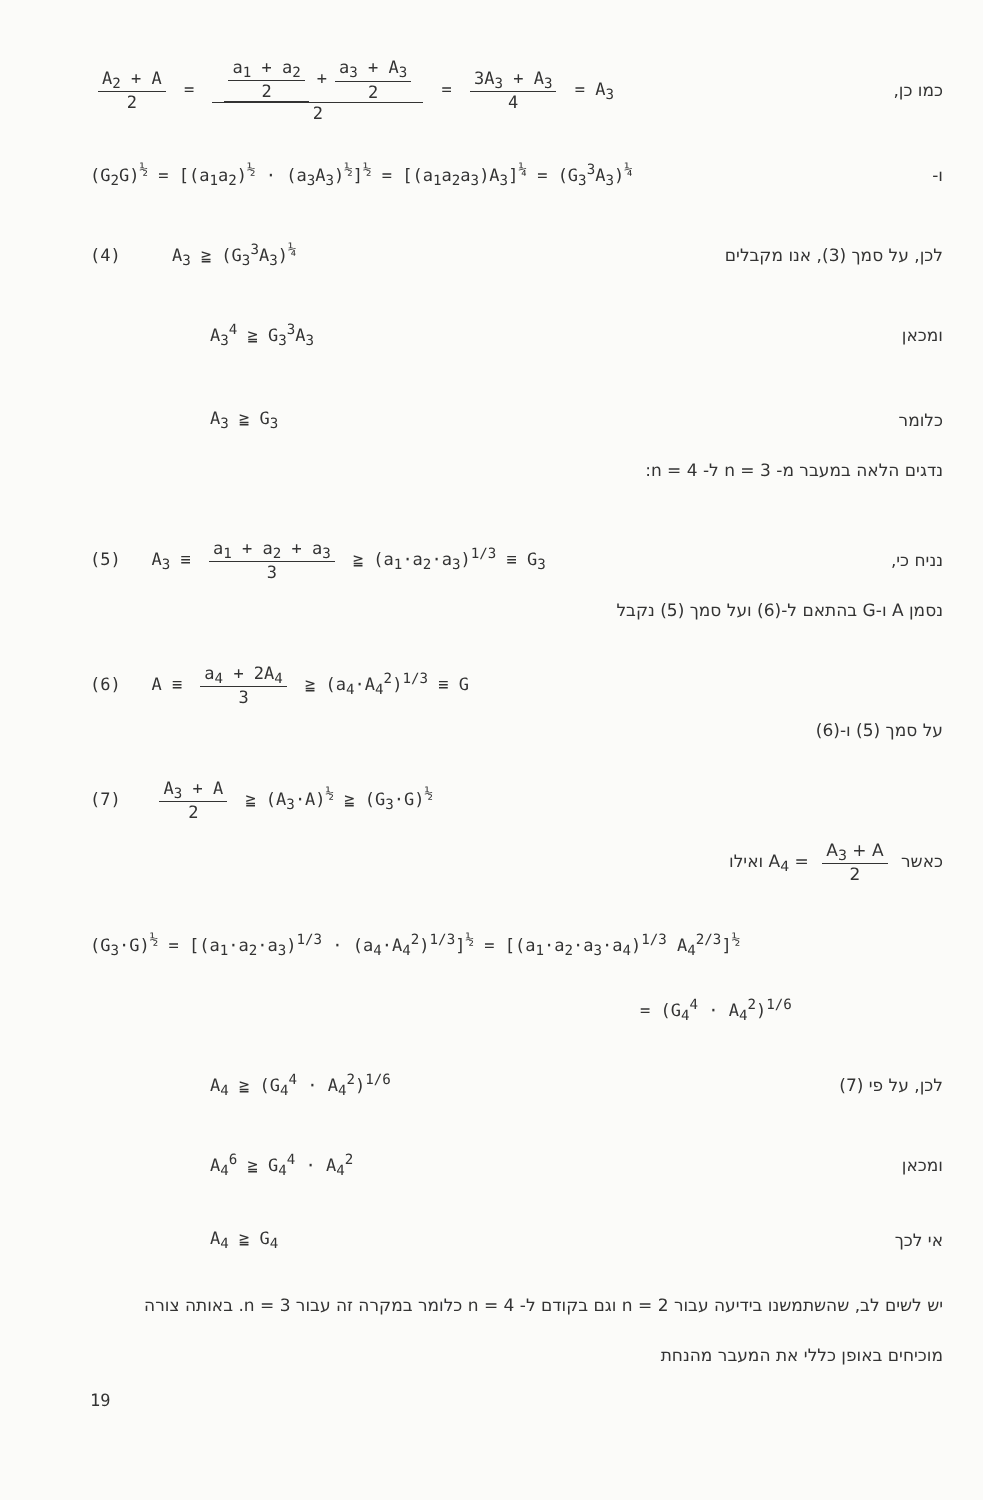A<sub>2</sub> + A 2 = a<sub>1</sub> + a<sub>2</sub> 2 + a<sub>3</sub> + A<sub>3</sub> 2 2 = 3A<sub>3</sub> + A<sub>3</sub> 4 = A<sub>3</sub> כמו כן,
(G<sub>2</sub>G)<sup>½</sup> = [(a<sub>1</sub>a<sub>2</sub>)<sup>½</sup> · (a<sub>3</sub>A<sub>3</sub>)<sup>½</sup>]<sup>½</sup> = [(a<sub>1</sub>a<sub>2</sub>a<sub>3</sub>)A<sub>3</sub>]<sup>¼</sup> = (G<sub>3</sub><sup>3</sup>A<sub>3</sub>)<sup>¼</sup> ו-
(4) A<sub>3</sub> ≧ (G<sub>3</sub><sup>3</sup>A<sub>3</sub>)<sup>¼</sup> לכן, על סמך (3), אנו מקבלים
A<sub>3</sub><sup>4</sup> ≧ G<sub>3</sub><sup>3</sup>A<sub>3</sub> ומכאן
A<sub>3</sub> ≧ G<sub>3</sub> כלומר
נדגים הלאה במעבר מ- n = 3 ל- n = 4:
(5) A<sub>3</sub> ≡ a<sub>1</sub> + a<sub>2</sub> + a<sub>3</sub> 3 ≧ (a<sub>1</sub>·a<sub>2</sub>·a<sub>3</sub>)<sup>1/3</sup> ≡ G<sub>3</sub> נניח כי,
נסמן A ו-G בהתאם ל-(6) ועל סמך (5) נקבל
(6) A ≡ a<sub>4</sub> + 2A<sub>4</sub> 3 ≧ (a<sub>4</sub>·A<sub>4</sub><sup>2</sup>)<sup>1/3</sup> ≡ G
על סמך (5) ו-(6)
(7) A<sub>3</sub> + A 2 ≧ (A<sub>3</sub>·A)<sup>½</sup> ≧ (G<sub>3</sub>·G)<sup>½</sup>
כאשר A<sub>3</sub> + A 2 = A<sub>4</sub> ואילו
(G<sub>3</sub>·G)<sup>½</sup> = [(a<sub>1</sub>·a<sub>2</sub>·a<sub>3</sub>)<sup>1/3</sup> · (a<sub>4</sub>·A<sub>4</sub><sup>2</sup>)<sup>1/3</sup>]<sup>½</sup> = [(a<sub>1</sub>·a<sub>2</sub>·a<sub>3</sub>·a<sub>4</sub>)<sup>1/3</sup> A<sub>4</sub><sup>2/3</sup>]<sup>½</sup>
= (G<sub>4</sub><sup>4</sup> · A<sub>4</sub><sup>2</sup>)<sup>1/6</sup>
A<sub>4</sub> ≧ (G<sub>4</sub><sup>4</sup> · A<sub>4</sub><sup>2</sup>)<sup>1/6</sup> לכן, על פי (7)
A<sub>4</sub><sup>6</sup> ≧ G<sub>4</sub><sup>4</sup> · A<sub>4</sub><sup>2</sup> ומכאן
A<sub>4</sub> ≧ G<sub>4</sub> אי לכך
יש לשים לב, שהשתמשנו בידיעה עבור n = 2 וגם בקודם ל- n = 4 כלומר במקרה זה עבור n = 3. באותה צורה מוכיחים באופן כללי את המעבר מהנחת
19